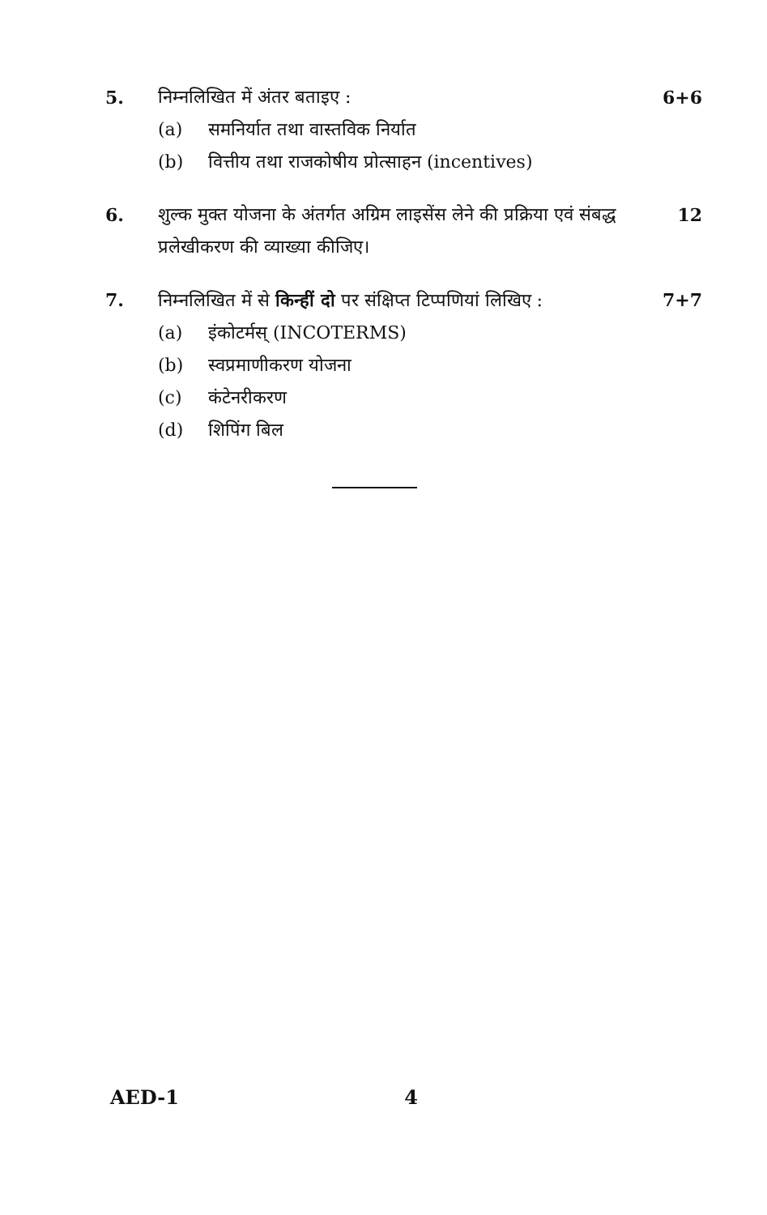5. निम्नलिखित में अंतर बताइए :
(a) समनिर्यात तथा वास्तविक निर्यात
(b) वित्तीय तथा राजकोषीय प्रोत्साहन (incentives)
6+6
6. शुल्क मुक्त योजना के अंतर्गत अग्रिम लाइसेंस लेने की प्रक्रिया एवं संबद्ध प्रलेखीकरण की व्याख्या कीजिए।
12
7. निम्नलिखित में से किन्हीं दो पर संक्षिप्त टिप्पणियां लिखिए :
(a) इंकोटर्मस् (INCOTERMS)
(b) स्वप्रमाणीकरण योजना
(c) कंटेनरीकरण
(d) शिपिंग बिल
7+7
AED-1 4